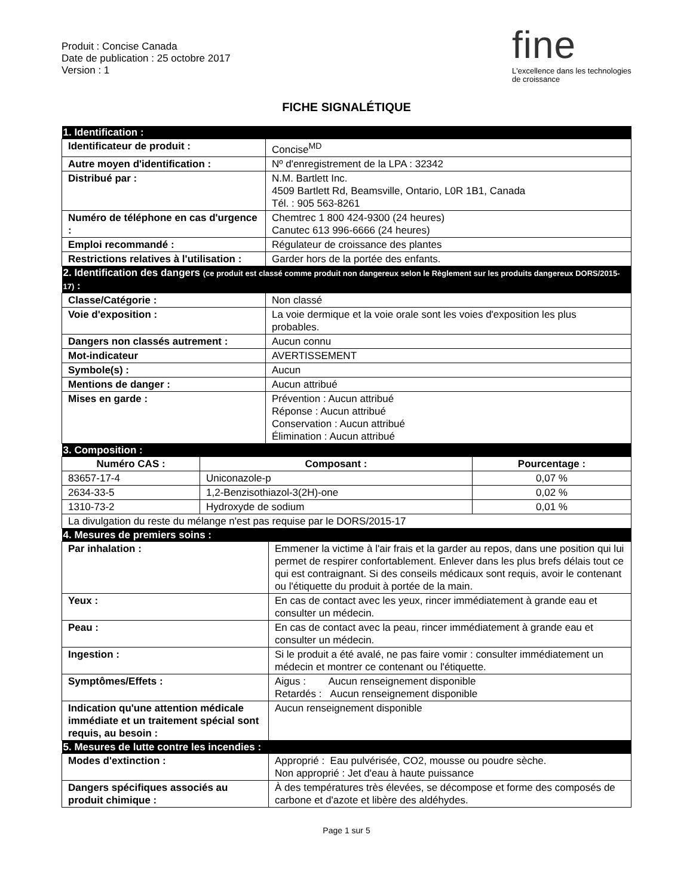Produit : Concise Canada
Date de publication : 25 octobre 2017
Version : 1
fine
L'excellence dans les technologies de croissance
FICHE SIGNALÉTIQUE
| 1. Identification : | |
| Identificateur de produit : | Concise<sup>MD</sup> |
| Autre moyen d'identification : | Nº d'enregistrement de la LPA : 32342 |
| Distribué par : | N.M. Bartlett Inc. 4509 Bartlett Rd, Beamsville, Ontario, L0R 1B1, Canada Tél. : 905 563-8261 |
| Numéro de téléphone en cas d'urgence : | Chemtrec 1 800 424-9300 (24 heures) Canutec 613 996-6666 (24 heures) |
| Emploi recommandé : | Régulateur de croissance des plantes |
| Restrictions relatives à l'utilisation : | Garder hors de la portée des enfants. |
| 2. Identification des dangers (ce produit est classé comme produit non dangereux selon le Règlement sur les produits dangereux DORS/2015-17) : | |
| Classe/Catégorie : | Non classé |
| Voie d'exposition : | La voie dermique et la voie orale sont les voies d'exposition les plus probables. |
| Dangers non classés autrement : | Aucun connu |
| Mot-indicateur | AVERTISSEMENT |
| Symbole(s) : | Aucun |
| Mentions de danger : | Aucun attribué |
| Mises en garde : | Prévention : Aucun attribué Réponse : Aucun attribué Conservation : Aucun attribué Élimination : Aucun attribué |
| 3. Composition : | |
| Numéro CAS : | Composant : | Pourcentage : |
| --- | --- | --- |
| 83657-17-4 | Uniconazole-p | 0,07 % |
| 2634-33-5 | 1,2-Benzisothiazol-3(2H)-one | 0,02 % |
| 1310-73-2 | Hydroxyde de sodium | 0,01 % |
| La divulgation du reste du mélange n'est pas requise par le DORS/2015-17 | | |
| 4. Mesures de premiers soins : | |
| Par inhalation : | Emmener la victime à l'air frais et la garder au repos, dans une position qui lui permet de respirer confortablement. Enlever dans les plus brefs délais tout ce qui est contraignant. Si des conseils médicaux sont requis, avoir le contenant ou l'étiquette du produit à portée de la main. |
| Yeux : | En cas de contact avec les yeux, rincer immédiatement à grande eau et consulter un médecin. |
| Peau : | En cas de contact avec la peau, rincer immédiatement à grande eau et consulter un médecin. |
| Ingestion : | Si le produit a été avalé, ne pas faire vomir : consulter immédiatement un médecin et montrer ce contenant ou l'étiquette. |
| Symptômes/Effets : | Aigus : Aucun renseignement disponible Retardés : Aucun renseignement disponible |
| Indication qu'une attention médicale immédiate et un traitement spécial sont requis, au besoin : | Aucun renseignement disponible |
| 5. Mesures de lutte contre les incendies : | |
| Modes d'extinction : | Approprié : Eau pulvérisée, CO2, mousse ou poudre sèche. Non approprié : Jet d'eau à haute puissance |
| Dangers spécifiques associés au produit chimique : | À des températures très élevées, se décompose et forme des composés de carbone et d'azote et libère des aldéhydes. |
Page 1 sur 5